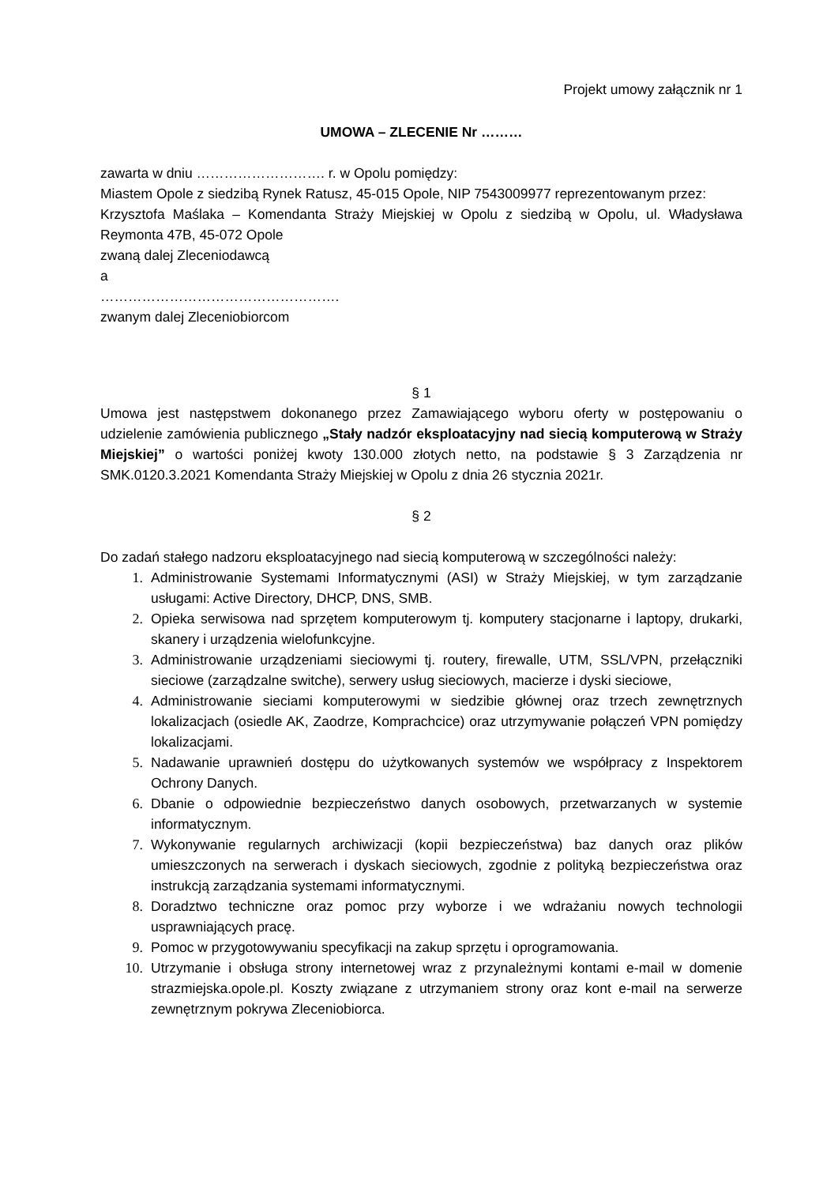Projekt umowy załącznik nr 1
UMOWA – ZLECENIE Nr ………
zawarta w dniu ………………………. r. w Opolu pomiędzy:
Miastem Opole z siedzibą Rynek Ratusz, 45-015 Opole, NIP 7543009977 reprezentowanym przez:
Krzysztofa Maślaka – Komendanta Straży Miejskiej w Opolu z siedzibą w Opolu, ul. Władysława Reymonta 47B, 45-072 Opole
zwaną dalej Zleceniodawcą
a
…………………………………………….
zwanym dalej Zleceniobiorcom
§ 1
Umowa jest następstwem dokonanego przez Zamawiającego wyboru oferty w postępowaniu o udzielenie zamówienia publicznego „Stały nadzór eksploatacyjny nad siecią komputerową w Straży Miejskiej” o wartości poniżej kwoty 130.000 złotych netto, na podstawie § 3 Zarządzenia nr SMK.0120.3.2021 Komendanta Straży Miejskiej w Opolu z dnia 26 stycznia 2021r.
§ 2
Do zadań stałego nadzoru eksploatacyjnego nad siecią komputerową w szczególności należy:
1. Administrowanie Systemami Informatycznymi (ASI) w Straży Miejskiej, w tym zarządzanie usługami: Active Directory, DHCP, DNS, SMB.
2. Opieka serwisowa nad sprzętem komputerowym tj. komputery stacjonarne i laptopy, drukarki, skanery i urządzenia wielofunkcyjne.
3. Administrowanie urządzeniami sieciowymi tj. routery, firewalle, UTM, SSL/VPN, przełączniki sieciowe (zarządzalne switche), serwery usług sieciowych, macierze i dyski sieciowe,
4. Administrowanie sieciami komputerowymi w siedzibie głównej oraz trzech zewnętrznych lokalizacjach (osiedle AK, Zaodrze, Komprachcice) oraz utrzymywanie połączeń VPN pomiędzy lokalizacjami.
5. Nadawanie uprawnień dostępu do użytkowanych systemów we współpracy z Inspektorem Ochrony Danych.
6. Dbanie o odpowiednie bezpieczeństwo danych osobowych, przetwarzanych w systemie informatycznym.
7. Wykonywanie regularnych archiwizacji (kopii bezpieczeństwa) baz danych oraz plików umieszczonych na serwerach i dyskach sieciowych, zgodnie z polityką bezpieczeństwa oraz instrukcją zarządzania systemami informatycznymi.
8. Doradztwo techniczne oraz pomoc przy wyborze i we wdrażaniu nowych technologii usprawniających pracę.
9. Pomoc w przygotowywaniu specyfikacji na zakup sprzętu i oprogramowania.
10. Utrzymanie i obsługa strony internetowej wraz z przynależnymi kontami e-mail w domenie strazmiejska.opole.pl. Koszty związane z utrzymaniem strony oraz kont e-mail na serwerze zewnętrznym pokrywa Zleceniobiorca.